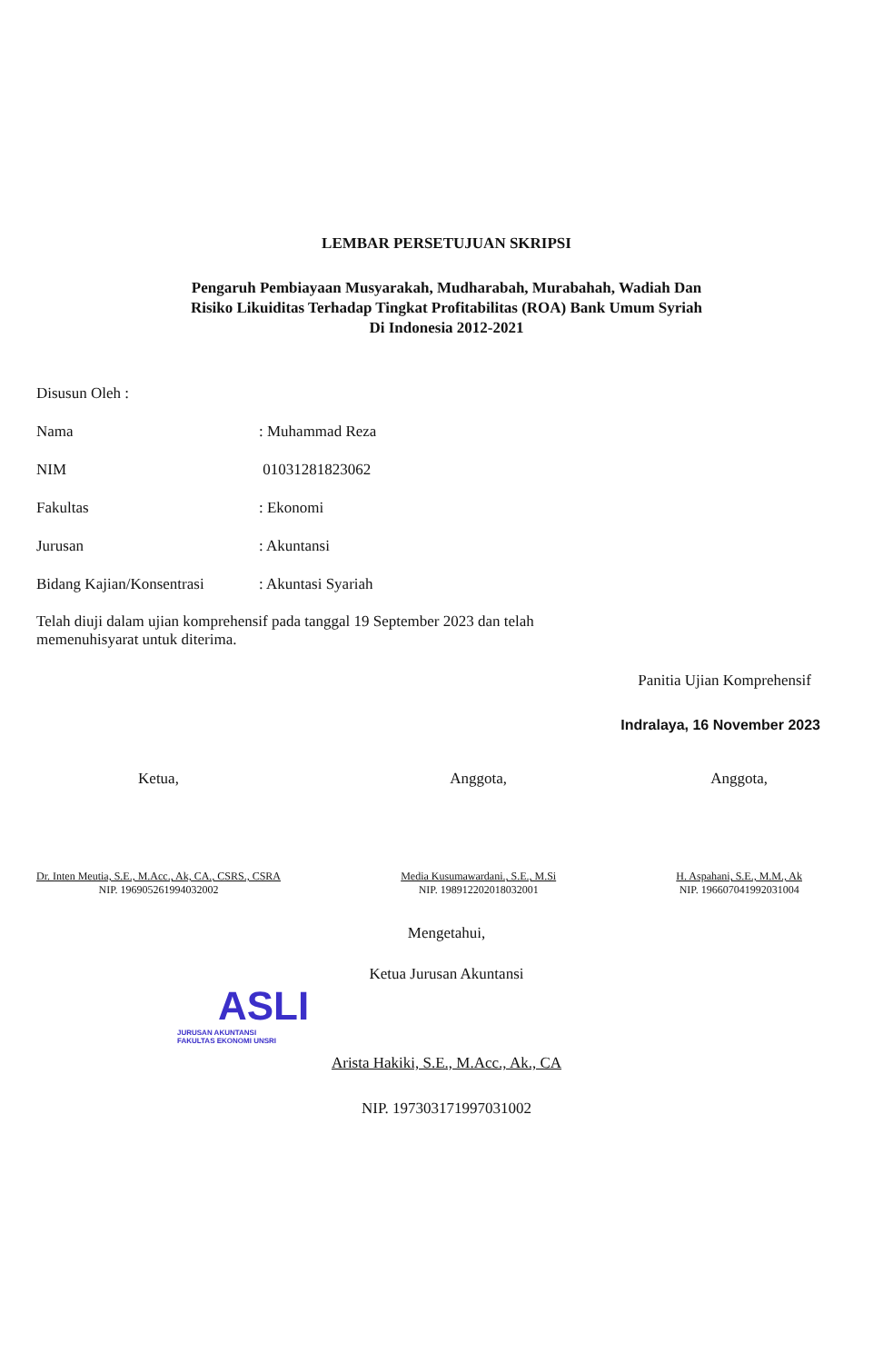LEMBAR PERSETUJUAN SKRIPSI
Pengaruh Pembiayaan Musyarakah, Mudharabah, Murabahah, Wadiah Dan
Risiko Likuiditas Terhadap Tingkat Profitabilitas (ROA) Bank Umum Syriah
Di Indonesia 2012-2021
Disusun Oleh :
Nama: Muhammad Reza
NIM 01031281823062
Fakultas: Ekonomi
Jurusan: Akuntansi
Bidang Kajian/Konsentrasi: Akuntasi Syariah
Telah diuji dalam ujian komprehensif pada tanggal 19 September 2023 dan telah
memenuhisyarat untuk diterima.
Panitia Ujian Komprehensif
Indralaya, 16 November 2023
Ketua,
Dr. Inten Meutia, S.E., M.Acc., Ak, CA., CSRS., CSRA
NIP. 196905261994032002
Anggota,
Media Kusumawardani., S.E., M.Si
NIP. 198912202018032001
Anggota,
H. Aspahani, S.E., M.M., Ak
NIP. 196607041992031004
Mengetahui,
Ketua Jurusan Akuntansi
ASLI
JURUSAN AKUNTANSI
FAKULTAS EKONOMI UNSRI
Arista Hakiki, S.E., M.Acc., Ak., CA
NIP. 197303171997031002